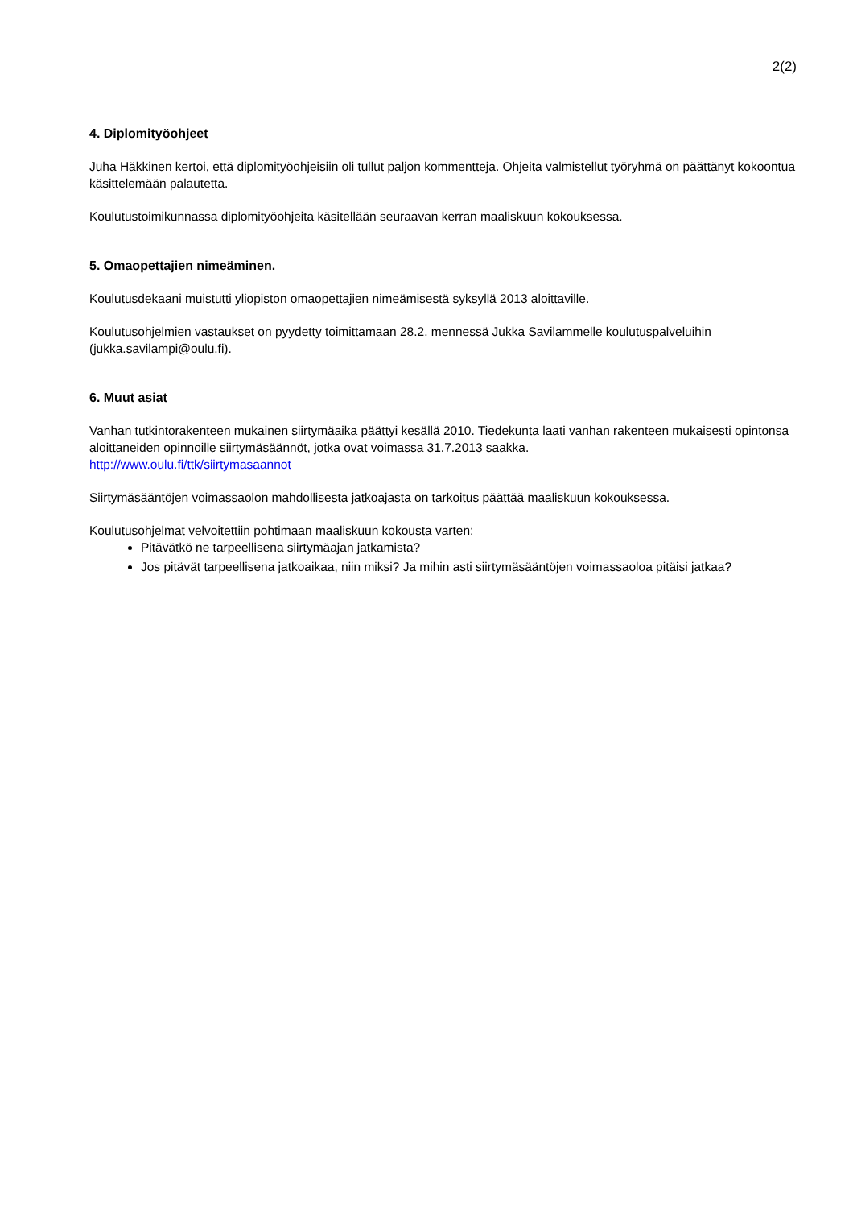2(2)
4. Diplomityöohjeet
Juha Häkkinen kertoi, että diplomityöohjeisiin oli tullut paljon kommentteja. Ohjeita valmistellut työryhmä on päättänyt kokoontua käsittelemään palautetta.
Koulutustoimikunnassa diplomityöohjeita käsitellään seuraavan kerran maaliskuun kokouksessa.
5. Omaopettajien nimeäminen.
Koulutusdekaani muistutti yliopiston omaopettajien nimeämisestä syksyllä 2013 aloittaville.
Koulutusohjelmien vastaukset on pyydetty toimittamaan 28.2. mennessä Jukka Savilammelle koulutuspalveluihin (jukka.savilampi@oulu.fi).
6. Muut asiat
Vanhan tutkintorakenteen mukainen siirtymäaika päättyi kesällä 2010. Tiedekunta laati vanhan rakenteen mukaisesti opintonsa aloittaneiden opinnoille siirtymäsäännöt, jotka ovat voimassa 31.7.2013 saakka.
http://www.oulu.fi/ttk/siirtymasaannot
Siirtymäsääntöjen voimassaolon mahdollisesta jatkoajasta on tarkoitus päättää maaliskuun kokouksessa.
Koulutusohjelmat velvoitettiin pohtimaan maaliskuun kokousta varten:
Pitävätkö ne tarpeellisena siirtymäajan jatkamista?
Jos pitävät tarpeellisena jatkoaikaa, niin miksi? Ja mihin asti siirtymäsääntöjen voimassaoloa pitäisi jatkaa?